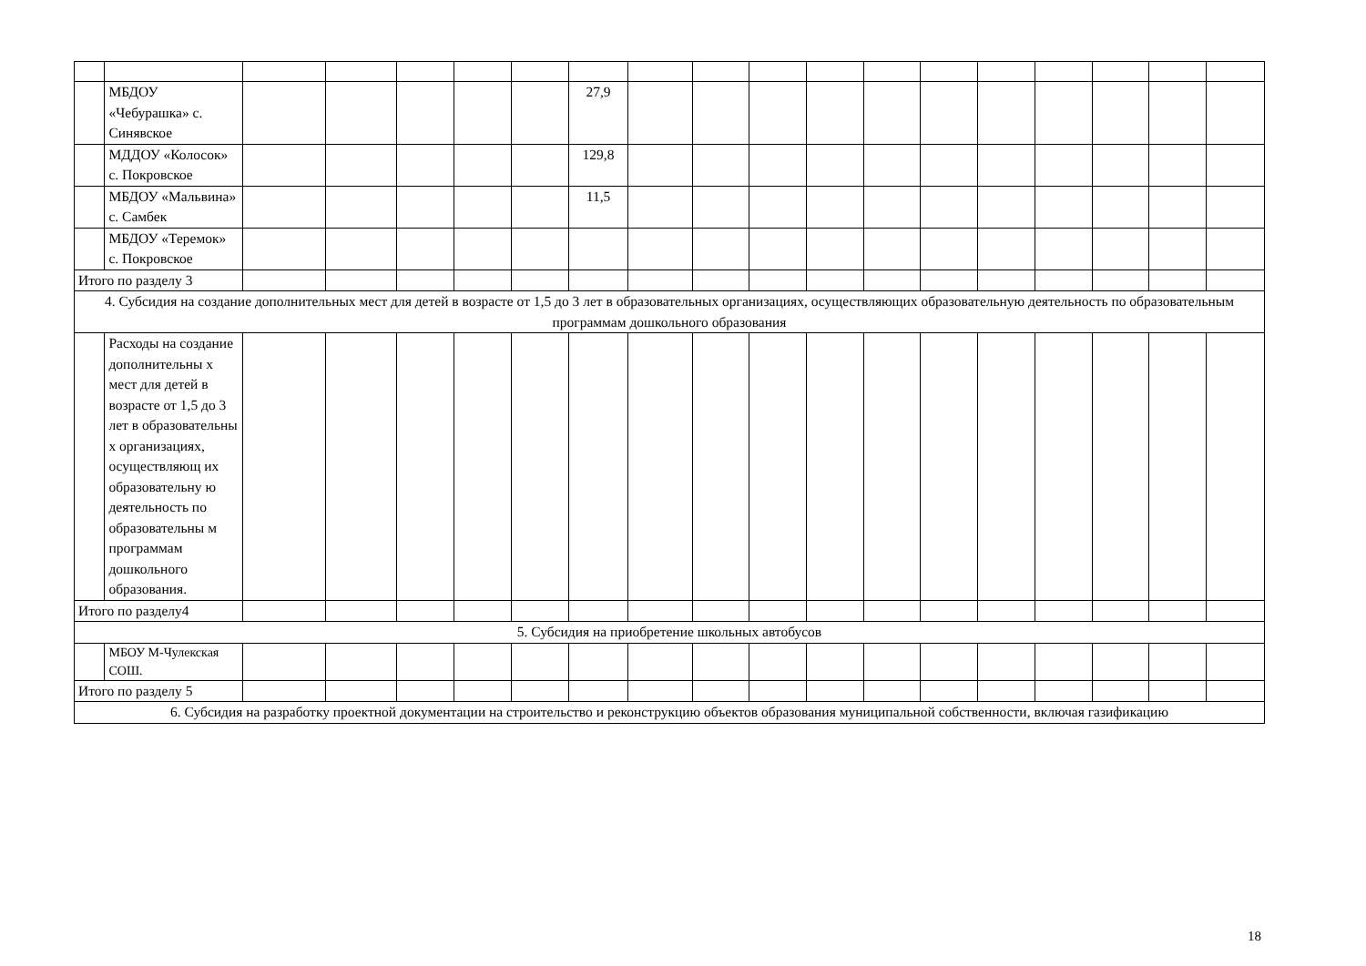| | МБДОУ «Чебурашка» с. Синявское | | | | | | 27,9 | | | | | | | | | | | |
| | МДДОУ «Колосок» с. Покровское | | | | | | 129,8 | | | | | | | | | | | |
| | МБДОУ «Мальвина» с. Самбек | | | | | | 11,5 | | | | | | | | | | | |
| | МБДОУ «Теремок» с. Покровское | | | | | | | | | | | | | | | | | |
| Итого по разделу 3 | | | | | | | | | | | | | | | | | | |
| 4. Субсидия на создание дополнительных мест для детей в возрасте от 1,5 до 3 лет в образовательных организациях, осуществляющих образовательную деятельность по образовательным программам дошкольного образования | | | | | | | | | | | | | | | | | | |
| | Расходы на создание дополнительны х мест для детей в возрасте от 1,5 до 3 лет в образовательны х организациях, осуществляющ их образовательну ю деятельность по образовательны м программам дошкольного образования. | | | | | | | | | | | | | | | | | |
| Итого по разделу4 | | | | | | | | | | | | | | | | | | |
| 5. Субсидия на приобретение школьных автобусов | | | | | | | | | | | | | | | | | | |
| | МБОУ М-Чулекская СОШ. | | | | | | | | | | | | | | | | | |
| Итого по разделу 5 | | | | | | | | | | | | | | | | | | |
| 6. Субсидия на разработку проектной документации на строительство и реконструкцию объектов образования муниципальной собственности, включая газификацию | | | | | | | | | | | | | | | | | | |
18